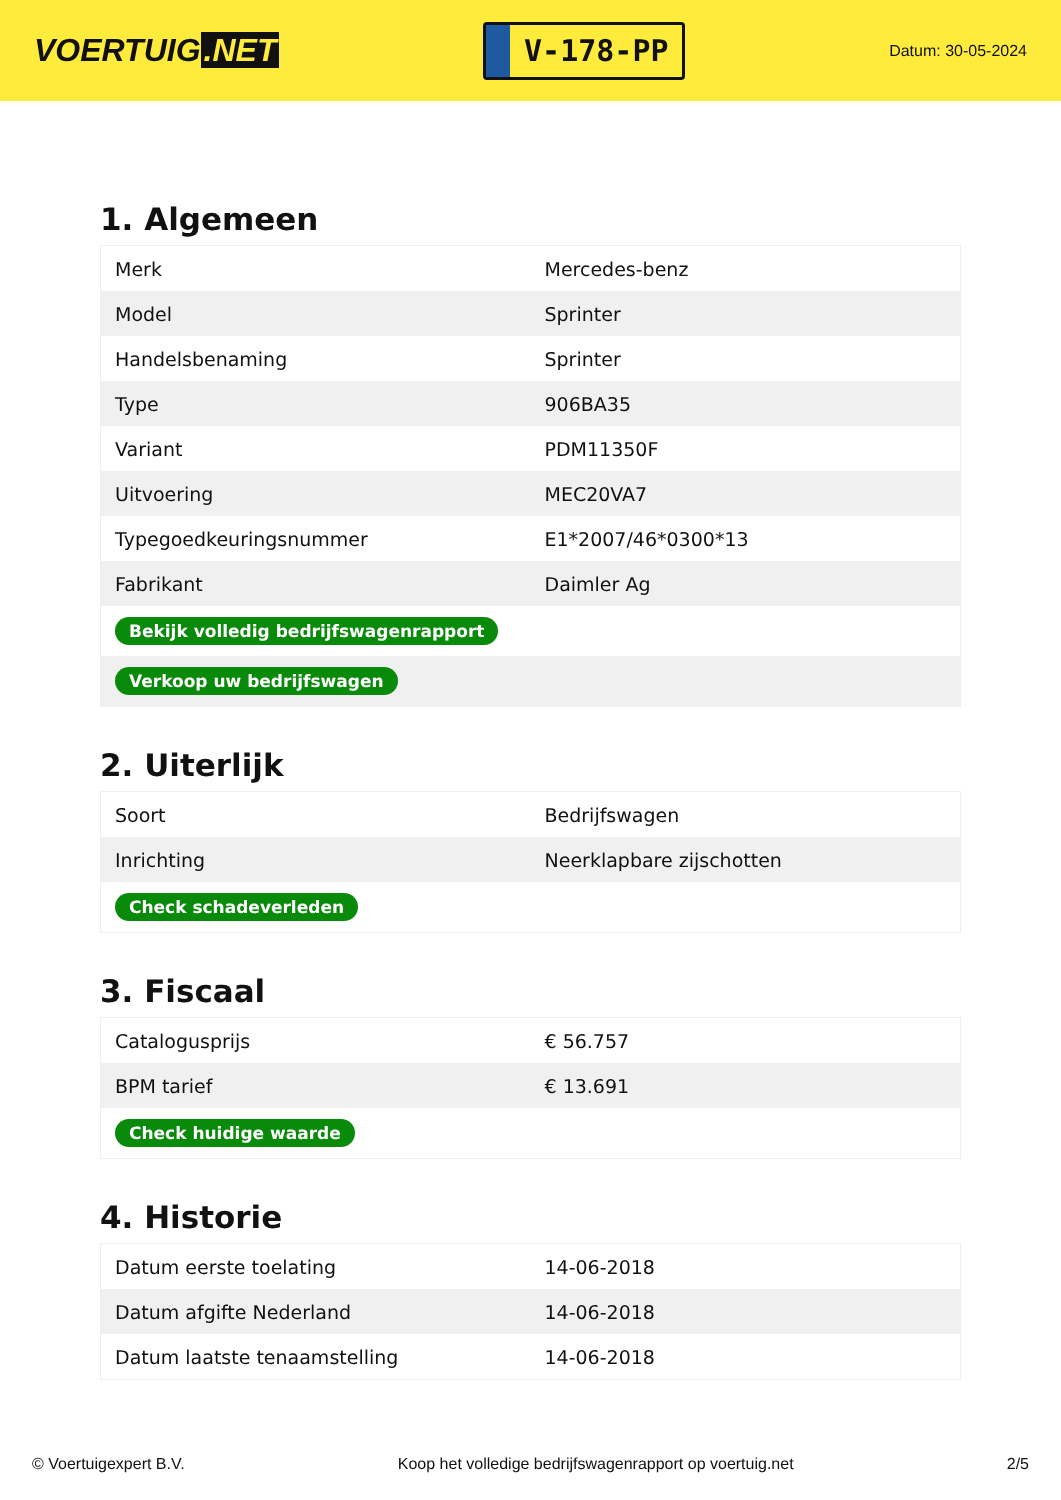VOERTUIG.NET
V-178-PP
Datum: 30-05-2024
1. Algemeen
| Merk | Mercedes-benz |
| Model | Sprinter |
| Handelsbenaming | Sprinter |
| Type | 906BA35 |
| Variant | PDM11350F |
| Uitvoering | MEC20VA7 |
| Typegoedkeuringsnummer | E1*2007/46*0300*13 |
| Fabrikant | Daimler Ag |
| Bekijk volledig bedrijfswagenrapport | |
| Verkoop uw bedrijfswagen | |
2. Uiterlijk
| Soort | Bedrijfswagen |
| Inrichting | Neerklapbare zijschotten |
| Check schadeverleden | |
3. Fiscaal
| Catalogusprijs | € 56.757 |
| BPM tarief | € 13.691 |
| Check huidige waarde | |
4. Historie
| Datum eerste toelating | 14-06-2018 |
| Datum afgifte Nederland | 14-06-2018 |
| Datum laatste tenaamstelling | 14-06-2018 |
© Voertuigexpert B.V. Koop het volledige bedrijfswagenrapport op voertuig.net 2/5